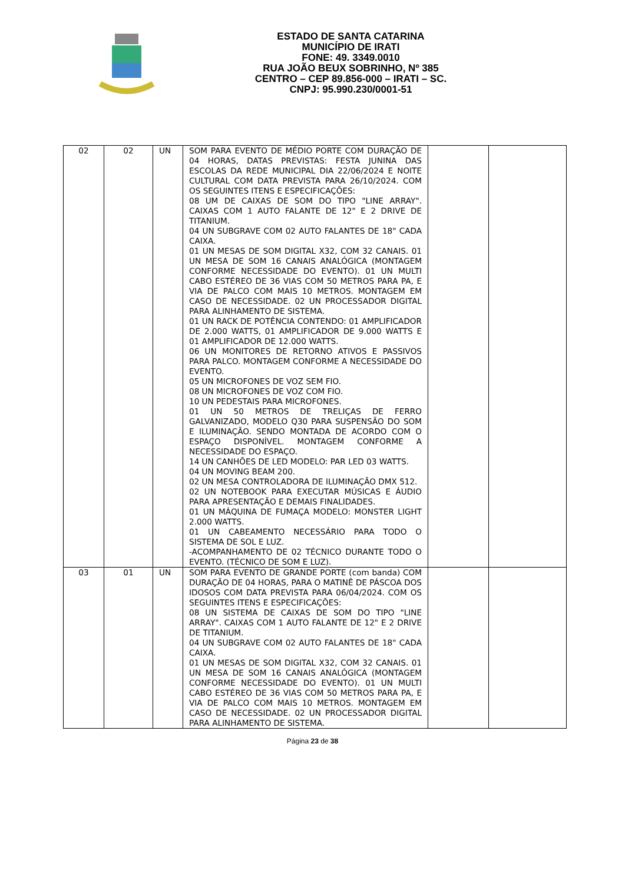ESTADO DE SANTA CATARINA
MUNICÍPIO DE IRATI
FONE: 49. 3349.0010
RUA JOÃO BEUX SOBRINHO, Nº 385
CENTRO – CEP 89.856-000 – IRATI – SC.
CNPJ: 95.990.230/0001-51
| 02 | 02 | UN | SOM PARA EVENTO DE MÉDIO PORTE COM DURAÇÃO DE 04 HORAS, DATAS PREVISTAS: FESTA JUNINA DAS ESCOLAS DA REDE MUNICIPAL DIA 22/06/2024 E NOITE CULTURAL COM DATA PREVISTA PARA 26/10/2024. COM OS SEGUINTES ITENS E ESPECIFICAÇÕES: 08 UM DE CAIXAS DE SOM DO TIPO "LINE ARRAY". CAIXAS COM 1 AUTO FALANTE DE 12" E 2 DRIVE DE TITANIUM. 04 UN SUBGRAVE COM 02 AUTO FALANTES DE 18" CADA CAIXA. 01 UN MESAS DE SOM DIGITAL X32, COM 32 CANAIS. 01 UN MESA DE SOM 16 CANAIS ANALÓGICA (MONTAGEM CONFORME NECESSIDADE DO EVENTO). 01 UN MULTI CABO ESTÉREO DE 36 VIAS COM 50 METROS PARA PA, E VIA DE PALCO COM MAIS 10 METROS. MONTAGEM EM CASO DE NECESSIDADE. 02 UN PROCESSADOR DIGITAL PARA ALINHAMENTO DE SISTEMA. 01 UN RACK DE POTÊNCIA CONTENDO: 01 AMPLIFICADOR DE 2.000 WATTS, 01 AMPLIFICADOR DE 9.000 WATTS E 01 AMPLIFICADOR DE 12.000 WATTS. 06 UN MONITORES DE RETORNO ATIVOS E PASSIVOS PARA PALCO. MONTAGEM CONFORME A NECESSIDADE DO EVENTO. 05 UN MICROFONES DE VOZ SEM FIO. 08 UN MICROFONES DE VOZ COM FIO. 10 UN PEDESTAIS PARA MICROFONES. 01 UN 50 METROS DE TRELIÇAS DE FERRO GALVANIZADO, MODELO Q30 PARA SUSPENSÃO DO SOM E ILUMINAÇÃO. SENDO MONTADA DE ACORDO COM O ESPAÇO DISPONÍVEL. MONTAGEM CONFORME A NECESSIDADE DO ESPAÇO. 14 UN CANHÕES DE LED MODELO: PAR LED 03 WATTS. 04 UN MOVING BEAM 200. 02 UN MESA CONTROLADORA DE ILUMINAÇÃO DMX 512. 02 UN NOTEBOOK PARA EXECUTAR MÚSICAS E ÁUDIO PARA APRESENTAÇÃO E DEMAIS FINALIDADES. 01 UN MÁQUINA DE FUMAÇA MODELO: MONSTER LIGHT 2.000 WATTS. 01 UN CABEAMENTO NECESSÁRIO PARA TODO O SISTEMA DE SOL E LUZ. -ACOMPANHAMENTO DE 02 TÉCNICO DURANTE TODO O EVENTO. (TÉCNICO DE SOM E LUZ). | | |
| 03 | 01 | UN | SOM PARA EVENTO DE GRANDE PORTE (com banda) COM DURAÇÃO DE 04 HORAS, PARA O MATINÊ DE PÁSCOA DOS IDOSOS COM DATA PREVISTA PARA 06/04/2024. COM OS SEGUINTES ITENS E ESPECIFICAÇÕES: 08 UN SISTEMA DE CAIXAS DE SOM DO TIPO "LINE ARRAY". CAIXAS COM 1 AUTO FALANTE DE 12" E 2 DRIVE DE TITANIUM. 04 UN SUBGRAVE COM 02 AUTO FALANTES DE 18" CADA CAIXA. 01 UN MESAS DE SOM DIGITAL X32, COM 32 CANAIS. 01 UN MESA DE SOM 16 CANAIS ANALÓGICA (MONTAGEM CONFORME NECESSIDADE DO EVENTO). 01 UN MULTI CABO ESTÉREO DE 36 VIAS COM 50 METROS PARA PA, E VIA DE PALCO COM MAIS 10 METROS. MONTAGEM EM CASO DE NECESSIDADE. 02 UN PROCESSADOR DIGITAL PARA ALINHAMENTO DE SISTEMA. | | |
Página 23 de 38